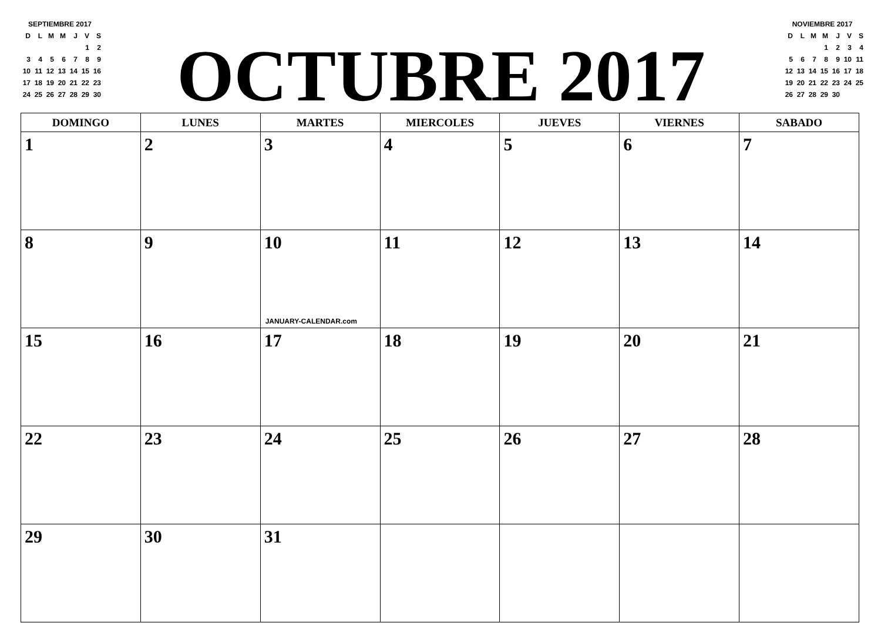SEPTIEMBRE 2017
| D | L | M | M | J | V | S |
| | | | | | 1 | 2 |
| 3 | 4 | 5 | 6 | 7 | 8 | 9 |
| 10 | 11 | 12 | 13 | 14 | 15 | 16 |
| 17 | 18 | 19 | 20 | 21 | 22 | 23 |
| 24 | 25 | 26 | 27 | 28 | 29 | 30 |
OCTUBRE 2017
NOVIEMBRE 2017
| D | L | M | M | J | V | S |
| | | | 1 | 2 | 3 | 4 |
| 5 | 6 | 7 | 8 | 9 | 10 | 11 |
| 12 | 13 | 14 | 15 | 16 | 17 | 18 |
| 19 | 20 | 21 | 22 | 23 | 24 | 25 |
| 26 | 27 | 28 | 29 | 30 | | |
| DOMINGO | LUNES | MARTES | MIERCOLES | JUEVES | VIERNES | SABADO |
| --- | --- | --- | --- | --- | --- | --- |
| 1 | 2 | 3 | 4 | 5 | 6 | 7 |
| 8 | 9 | 10 JANUARY-CALENDAR.com | 11 | 12 | 13 | 14 |
| 15 | 16 | 17 | 18 | 19 | 20 | 21 |
| 22 | 23 | 24 | 25 | 26 | 27 | 28 |
| 29 | 30 | 31 | | | | |